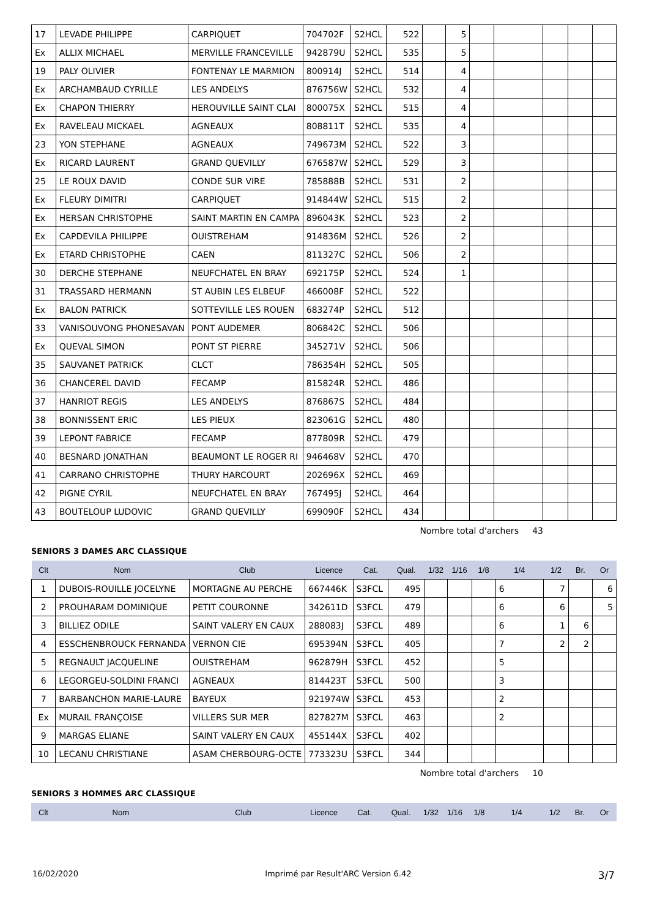| 17 | LEVADE PHILIPPE | CARPIQUET | 704702F | S2HCL | 522 | | 5 | | | | | |
| Ex | ALLIX MICHAEL | MERVILLE FRANCEVILLE | 942879U | S2HCL | 535 | | 5 | | | | | |
| 19 | PALY OLIVIER | FONTENAY LE MARMION | 800914J | S2HCL | 514 | | 4 | | | | | |
| Ex | ARCHAMBAUD CYRILLE | LES ANDELYS | 876756W | S2HCL | 532 | | 4 | | | | | |
| Ex | CHAPON THIERRY | HEROUVILLE SAINT CLAI | 800075X | S2HCL | 515 | | 4 | | | | | |
| Ex | RAVELEAU MICKAEL | AGNEAUX | 808811T | S2HCL | 535 | | 4 | | | | | |
| 23 | YON STEPHANE | AGNEAUX | 749673M | S2HCL | 522 | | 3 | | | | | |
| Ex | RICARD LAURENT | GRAND QUEVILLY | 676587W | S2HCL | 529 | | 3 | | | | | |
| 25 | LE ROUX DAVID | CONDE SUR VIRE | 785888B | S2HCL | 531 | | 2 | | | | | |
| Ex | FLEURY DIMITRI | CARPIQUET | 914844W | S2HCL | 515 | | 2 | | | | | |
| Ex | HERSAN CHRISTOPHE | SAINT MARTIN EN CAMPA | 896043K | S2HCL | 523 | | 2 | | | | | |
| Ex | CAPDEVILA PHILIPPE | OUISTREHAM | 914836M | S2HCL | 526 | | 2 | | | | | |
| Ex | ETARD CHRISTOPHE | CAEN | 811327C | S2HCL | 506 | | 2 | | | | | |
| 30 | DERCHE STEPHANE | NEUFCHATEL EN BRAY | 692175P | S2HCL | 524 | | 1 | | | | | |
| 31 | TRASSARD HERMANN | ST AUBIN LES ELBEUF | 466008F | S2HCL | 522 | | | | | | | |
| Ex | BALON PATRICK | SOTTEVILLE LES ROUEN | 683274P | S2HCL | 512 | | | | | | | |
| 33 | VANISOUVONG PHONESAVAN | PONT AUDEMER | 806842C | S2HCL | 506 | | | | | | | |
| Ex | QUEVAL SIMON | PONT ST PIERRE | 345271V | S2HCL | 506 | | | | | | | |
| 35 | SAUVANET PATRICK | CLCT | 786354H | S2HCL | 505 | | | | | | | |
| 36 | CHANCEREL DAVID | FECAMP | 815824R | S2HCL | 486 | | | | | | | |
| 37 | HANRIOT REGIS | LES ANDELYS | 876867S | S2HCL | 484 | | | | | | | |
| 38 | BONNISSENT ERIC | LES PIEUX | 823061G | S2HCL | 480 | | | | | | | |
| 39 | LEPONT FABRICE | FECAMP | 877809R | S2HCL | 479 | | | | | | | |
| 40 | BESNARD JONATHAN | BEAUMONT LE ROGER RI | 946468V | S2HCL | 470 | | | | | | | |
| 41 | CARRANO CHRISTOPHE | THURY HARCOURT | 202696X | S2HCL | 469 | | | | | | | |
| 42 | PIGNE CYRIL | NEUFCHATEL EN BRAY | 767495J | S2HCL | 464 | | | | | | | |
| 43 | BOUTELOUP LUDOVIC | GRAND QUEVILLY | 699090F | S2HCL | 434 | | | | | | | |
Nombre total d'archers 43
SENIORS 3 DAMES ARC CLASSIQUE
| Clt | Nom | Club | Licence | Cat. | Qual. | 1/32 | 1/16 | 1/8 | 1/4 | 1/2 | Br. | Or |
| --- | --- | --- | --- | --- | --- | --- | --- | --- | --- | --- | --- | --- |
| 1 | DUBOIS-ROUILLE JOCELYNE | MORTAGNE AU PERCHE | 667446K | S3FCL | 495 | | | | 6 | 7 | | 6 |
| 2 | PROUHARAM DOMINIQUE | PETIT COURONNE | 342611D | S3FCL | 479 | | | | 6 | 6 | | 5 |
| 3 | BILLIEZ ODILE | SAINT VALERY EN CAUX | 288083J | S3FCL | 489 | | | | 6 | 1 | 6 | |
| 4 | ESSCHENBROUCK FERNANDA | VERNON CIE | 695394N | S3FCL | 405 | | | | 7 | 2 | 2 | |
| 5 | REGNAULT JACQUELINE | OUISTREHAM | 962879H | S3FCL | 452 | | | | 5 | | | |
| 6 | LEGORGEU-SOLDINI FRANCI | AGNEAUX | 814423T | S3FCL | 500 | | | | 3 | | | |
| 7 | BARBANCHON MARIE-LAURE | BAYEUX | 921974W | S3FCL | 453 | | | | 2 | | | |
| Ex | MURAIL FRANÇOISE | VILLERS SUR MER | 827827M | S3FCL | 463 | | | | 2 | | | |
| 9 | MARGAS ELIANE | SAINT VALERY EN CAUX | 455144X | S3FCL | 402 | | | | | | | |
| 10 | LECANU CHRISTIANE | ASAM CHERBOURG-OCTE | 773323U | S3FCL | 344 | | | | | | | |
Nombre total d'archers 10
SENIORS 3 HOMMES ARC CLASSIQUE
| Clt | Nom | Club | Licence | Cat. | Qual. | 1/32 | 1/16 | 1/8 | 1/4 | 1/2 | Br. | Or |
| --- | --- | --- | --- | --- | --- | --- | --- | --- | --- | --- | --- | --- |
16/02/2020 Imprimé par Result'ARC Version 6.42 3/7